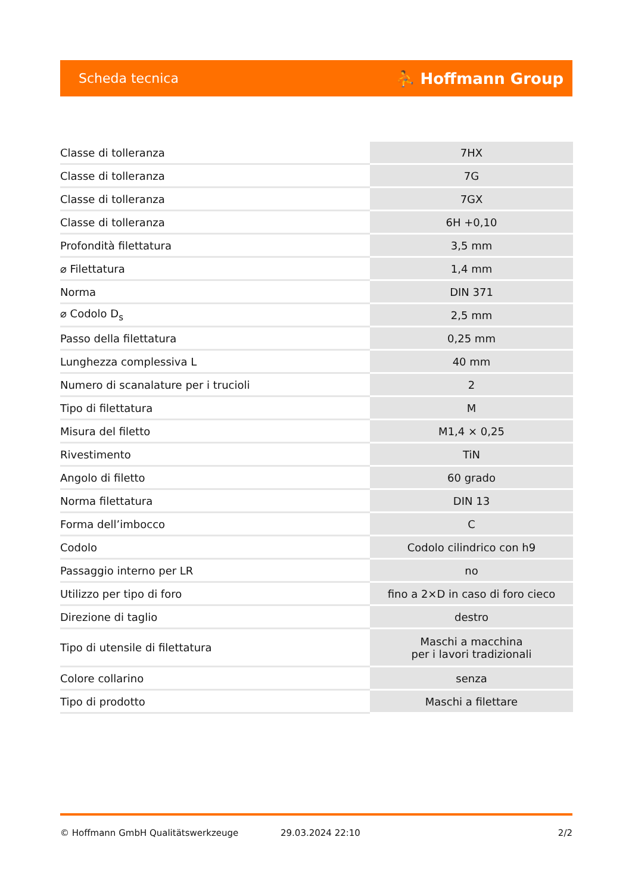Scheda tecnica ⛹ Hoffmann Group
| Classe di tolleranza | 7HX |
| Classe di tolleranza | 7G |
| Classe di tolleranza | 7GX |
| Classe di tolleranza | 6H +0,10 |
| Profondità filettatura | 3,5 mm |
| ⌀ Filettatura | 1,4 mm |
| Norma | DIN 371 |
| ⌀ Codolo D<sub>s</sub> | 2,5 mm |
| Passo della filettatura | 0,25 mm |
| Lunghezza complessiva L | 40 mm |
| Numero di scanalature per i trucioli | 2 |
| Tipo di filettatura | M |
| Misura del filetto | M1,4 × 0,25 |
| Rivestimento | TiN |
| Angolo di filetto | 60 grado |
| Norma filettatura | DIN 13 |
| Forma dell’imbocco | C |
| Codolo | Codolo cilindrico con h9 |
| Passaggio interno per LR | no |
| Utilizzo per tipo di foro | fino a 2×D in caso di foro cieco |
| Direzione di taglio | destro |
| Tipo di utensile di filettatura | Maschi a macchina per i lavori tradizionali |
| Colore collarino | senza |
| Tipo di prodotto | Maschi a filettare |
© Hoffmann GmbH Qualitätswerkzeuge 29.03.2024 22:10 2/2